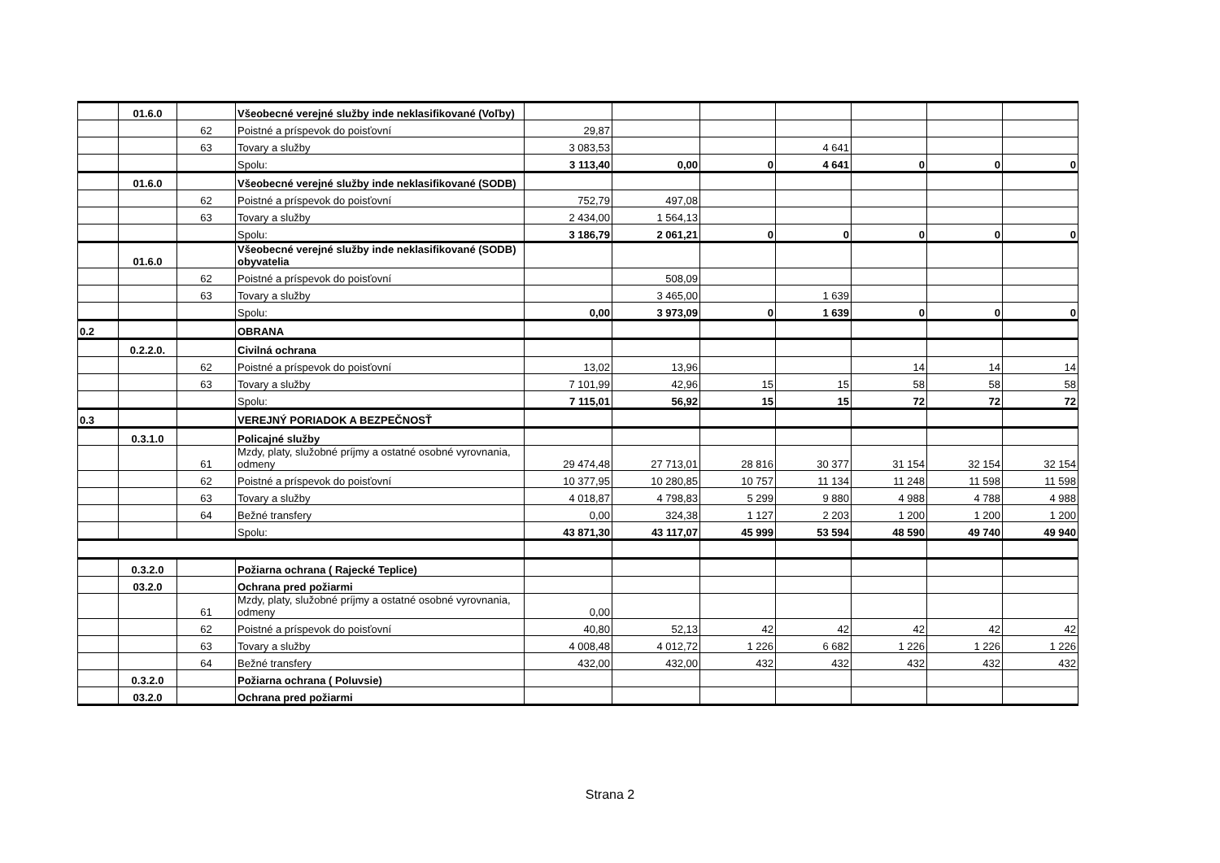| | 01.6.0 | | Všeobecné verejné služby inde neklasifikované (Voľby) | | | | | | | |
| | | 62 | Poistné a príspevok do poisťovní | 29,87 | | | | | | |
| | | 63 | Tovary a služby | 3 083,53 | | | 4 641 | | | |
| | | | Spolu: | 3 113,40 | 0,00 | 0 | 4 641 | 0 | 0 | 0 |
| | 01.6.0 | | Všeobecné verejné služby inde neklasifikované (SODB) | | | | | | | |
| | | 62 | Poistné a príspevok do poisťovní | 752,79 | 497,08 | | | | | |
| | | 63 | Tovary a služby | 2 434,00 | 1 564,13 | | | | | |
| | | | Spolu: | 3 186,79 | 2 061,21 | 0 | 0 | 0 | 0 | 0 |
| | 01.6.0 | | Všeobecné verejné služby inde neklasifikované (SODB) obyvatelia | | | | | | | |
| | | 62 | Poistné a príspevok do poisťovní | | 508,09 | | | | | |
| | | 63 | Tovary a služby | | 3 465,00 | | 1 639 | | | |
| | | | Spolu: | 0,00 | 3 973,09 | 0 | 1 639 | 0 | 0 | 0 |
| 0.2 | | | OBRANA | | | | | | | |
| | 0.2.2.0. | | Civilná ochrana | | | | | | | |
| | | 62 | Poistné a príspevok do poisťovní | 13,02 | 13,96 | | | 14 | 14 | 14 |
| | | 63 | Tovary a služby | 7 101,99 | 42,96 | 15 | 15 | 58 | 58 | 58 |
| | | | Spolu: | 7 115,01 | 56,92 | 15 | 15 | 72 | 72 | 72 |
| 0.3 | | | VEREJNÝ PORIADOK A BEZPEČNOSŤ | | | | | | | |
| | 0.3.1.0 | | Policajné služby | | | | | | | |
| | | 61 | Mzdy, platy, služobné príjmy a ostatné osobné vyrovnania, odmeny | 29 474,48 | 27 713,01 | 28 816 | 30 377 | 31 154 | 32 154 | 32 154 |
| | | 62 | Poistné a príspevok do poisťovní | 10 377,95 | 10 280,85 | 10 757 | 11 134 | 11 248 | 11 598 | 11 598 |
| | | 63 | Tovary a služby | 4 018,87 | 4 798,83 | 5 299 | 9 880 | 4 988 | 4 788 | 4 988 |
| | | 64 | Bežné transfery | 0,00 | 324,38 | 1 127 | 2 203 | 1 200 | 1 200 | 1 200 |
| | | | Spolu: | 43 871,30 | 43 117,07 | 45 999 | 53 594 | 48 590 | 49 740 | 49 940 |
| | 0.3.2.0 | | Požiarna ochrana ( Rajecké Teplice) | | | | | | | |
| | 03.2.0 | | Ochrana pred požiarmi | | | | | | | |
| | | 61 | Mzdy, platy, služobné príjmy a ostatné osobné vyrovnania, odmeny | 0,00 | | | | | | |
| | | 62 | Poistné a príspevok do poisťovní | 40,80 | 52,13 | 42 | 42 | 42 | 42 | 42 |
| | | 63 | Tovary a služby | 4 008,48 | 4 012,72 | 1 226 | 6 682 | 1 226 | 1 226 | 1 226 |
| | | 64 | Bežné transfery | 432,00 | 432,00 | 432 | 432 | 432 | 432 | 432 |
| | 0.3.2.0 | | Požiarna ochrana ( Poluvsie) | | | | | | | |
| | 03.2.0 | | Ochrana pred požiarmi | | | | | | | |
Strana 2